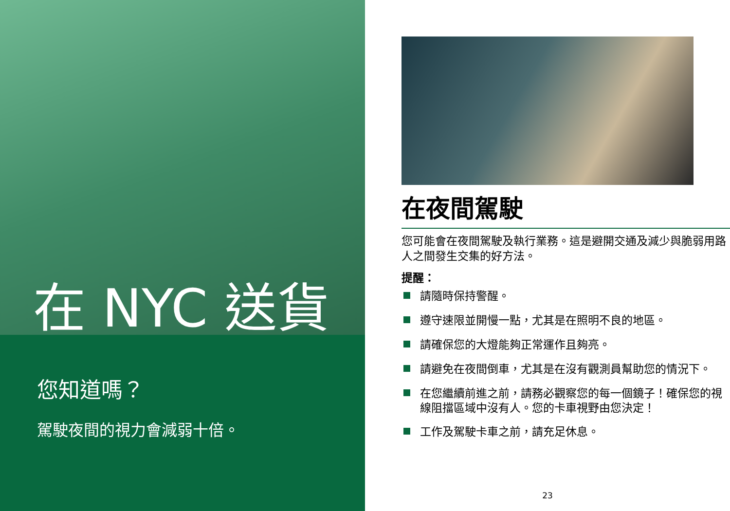在 NYC 送貨
您知道嗎？
駕駛夜間的視力會減弱十倍。
在夜間駕駛
您可能會在夜間駕駛及執行業務。這是避開交通及減少與脆弱用路人之間發生交集的好方法。
提醒：
請隨時保持警醒。
遵守速限並開慢一點，尤其是在照明不良的地區。
請確保您的大燈能夠正常運作且夠亮。
請避免在夜間倒車，尤其是在沒有觀測員幫助您的情況下。
在您繼續前進之前，請務必觀察您的每一個鏡子！確保您的視線阻擋區域中沒有人。您的卡車視野由您決定！
工作及駕駛卡車之前，請充足休息。
23